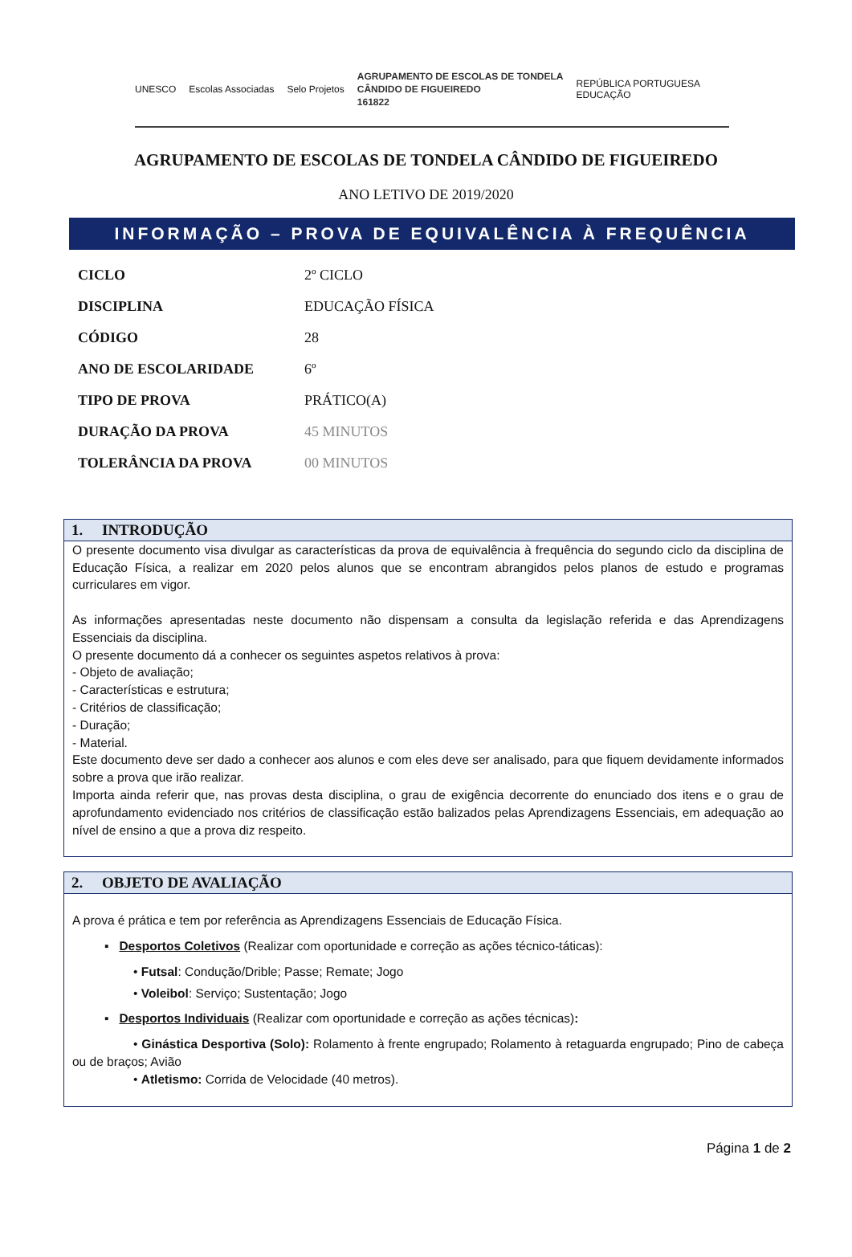UNESCO Escolas Associadas Selo Projetos AGRUPAMENTO DE ESCOLAS DE TONDELA
CÂNDIDO DE FIGUEIREDO
161822 REPÚBLICA PORTUGUESA
EDUCAÇÃO
AGRUPAMENTO DE ESCOLAS DE TONDELA CÂNDIDO DE FIGUEIREDO
ANO LETIVO DE 2019/2020
INFORMAÇÃO – PROVA DE EQUIVALÊNCIA À FREQUÊNCIA
| CICLO | 2º CICLO |
| DISCIPLINA | EDUCAÇÃO FÍSICA |
| CÓDIGO | 28 |
| ANO DE ESCOLARIDADE | 6º |
| TIPO DE PROVA | PRÁTICO(A) |
| DURAÇÃO DA PROVA | 45 MINUTOS |
| TOLERÂNCIA DA PROVA | 00 MINUTOS |
1. INTRODUÇÃO
O presente documento visa divulgar as características da prova de equivalência à frequência do segundo ciclo da disciplina de Educação Física, a realizar em 2020 pelos alunos que se encontram abrangidos pelos planos de estudo e programas curriculares em vigor.
As informações apresentadas neste documento não dispensam a consulta da legislação referida e das Aprendizagens Essenciais da disciplina.
O presente documento dá a conhecer os seguintes aspetos relativos à prova:
- Objeto de avaliação;
- Características e estrutura;
- Critérios de classificação;
- Duração;
- Material.
Este documento deve ser dado a conhecer aos alunos e com eles deve ser analisado, para que fiquem devidamente informados sobre a prova que irão realizar.
Importa ainda referir que, nas provas desta disciplina, o grau de exigência decorrente do enunciado dos itens e o grau de aprofundamento evidenciado nos critérios de classificação estão balizados pelas Aprendizagens Essenciais, em adequação ao nível de ensino a que a prova diz respeito.
2. OBJETO DE AVALIAÇÃO
A prova é prática e tem por referência as Aprendizagens Essenciais de Educação Física.
▪ Desportos Coletivos (Realizar com oportunidade e correção as ações técnico-táticas):
• Futsal: Condução/Drible; Passe; Remate; Jogo
• Voleibol: Serviço; Sustentação; Jogo
▪ Desportos Individuais (Realizar com oportunidade e correção as ações técnicas):
• Ginástica Desportiva (Solo): Rolamento à frente engrupado; Rolamento à retaguarda engrupado; Pino de cabeça ou de braços; Avião
• Atletismo: Corrida de Velocidade (40 metros).
Página 1 de 2